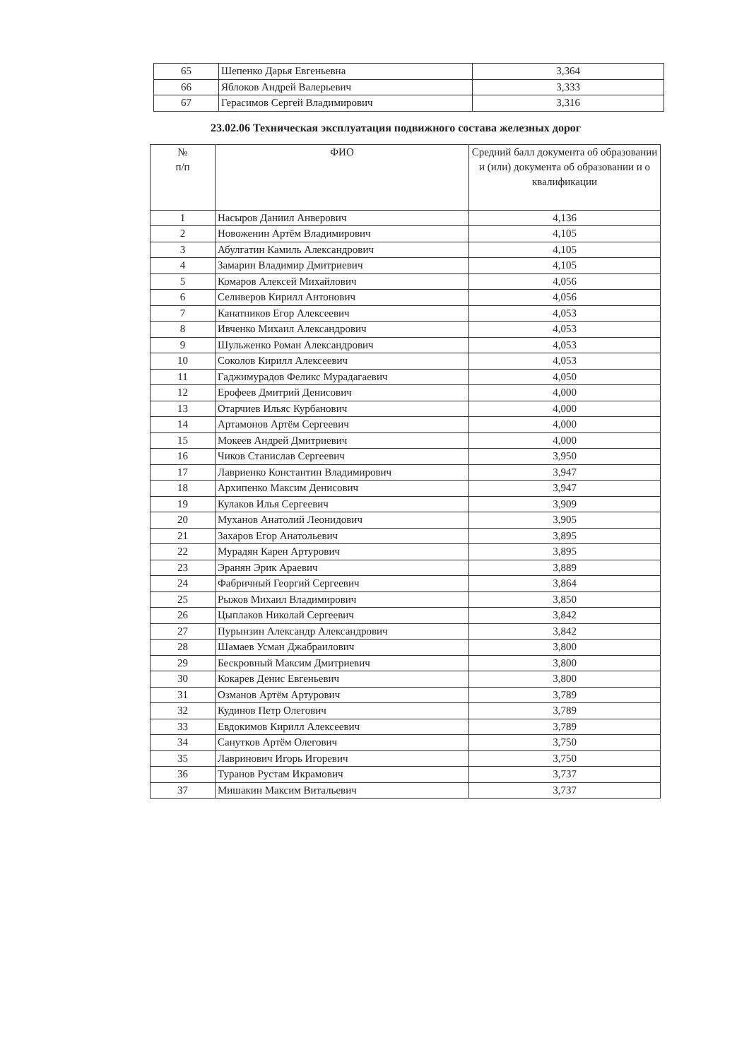| 65 | Шепенко Дарья Евгеньевна | 3,364 |
| 66 | Яблоков Андрей Валерьевич | 3,333 |
| 67 | Герасимов Сергей Владимирович | 3,316 |
23.02.06 Техническая эксплуатация подвижного состава железных дорог
| № п/п | ФИО | Средний балл документа об образовании и (или) документа об образовании и о квалификации |
| --- | --- | --- |
| 1 | Насыров Даниил Анверович | 4,136 |
| 2 | Новоженин Артём Владимирович | 4,105 |
| 3 | Абулгатин Камиль Александрович | 4,105 |
| 4 | Замарин Владимир Дмитриевич | 4,105 |
| 5 | Комаров Алексей Михайлович | 4,056 |
| 6 | Селиверов Кирилл Антонович | 4,056 |
| 7 | Канатников Егор Алексеевич | 4,053 |
| 8 | Ивченко Михаил Александрович | 4,053 |
| 9 | Шульженко Роман Александрович | 4,053 |
| 10 | Соколов Кирилл Алексеевич | 4,053 |
| 11 | Гаджимурадов Феликс Мурадагаевич | 4,050 |
| 12 | Ерофеев Дмитрий Денисович | 4,000 |
| 13 | Отарчиев Ильяс Курбанович | 4,000 |
| 14 | Артамонов Артём Сергеевич | 4,000 |
| 15 | Мокеев Андрей Дмитриевич | 4,000 |
| 16 | Чиков Станислав Сергеевич | 3,950 |
| 17 | Лавриенко Константин Владимирович | 3,947 |
| 18 | Архипенко Максим Денисович | 3,947 |
| 19 | Кулаков Илья Сергеевич | 3,909 |
| 20 | Муханов Анатолий Леонидович | 3,905 |
| 21 | Захаров Егор Анатольевич | 3,895 |
| 22 | Мурадян Карен Артурович | 3,895 |
| 23 | Эранян Эрик Араевич | 3,889 |
| 24 | Фабричный Георгий Сергеевич | 3,864 |
| 25 | Рыжов Михаил Владимирович | 3,850 |
| 26 | Цыплаков Николай Сергеевич | 3,842 |
| 27 | Пурынзин Александр Александрович | 3,842 |
| 28 | Шамаев Усман Джабраилович | 3,800 |
| 29 | Бескровный Максим Дмитриевич | 3,800 |
| 30 | Кокарев Денис Евгеньевич | 3,800 |
| 31 | Озманов Артём Артурович | 3,789 |
| 32 | Кудинов Петр Олегович | 3,789 |
| 33 | Евдокимов Кирилл Алексеевич | 3,789 |
| 34 | Санутков Артём Олегович | 3,750 |
| 35 | Лавринович Игорь Игоревич | 3,750 |
| 36 | Туранов Рустам Икрамович | 3,737 |
| 37 | Мишакин Максим Витальевич | 3,737 |